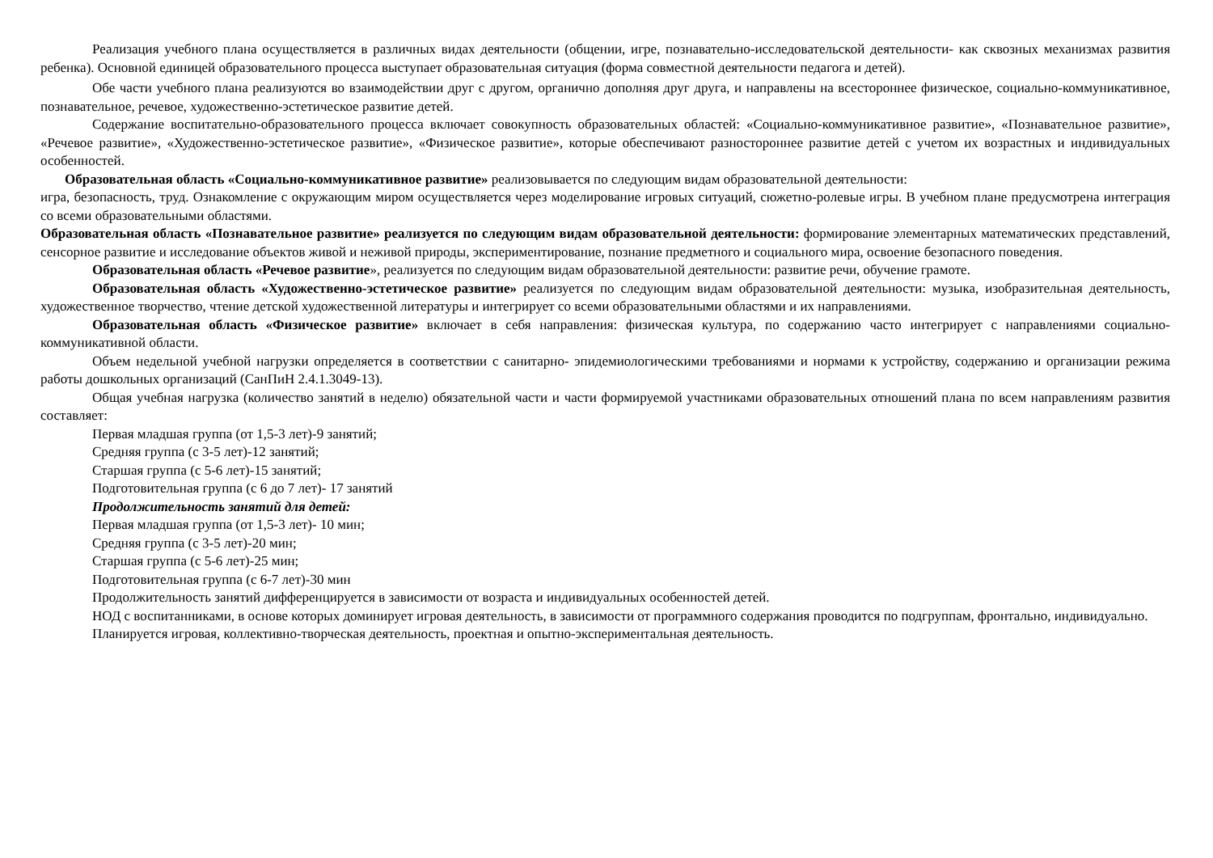Реализация учебного плана осуществляется в различных видах деятельности (общении, игре, познавательно-исследовательской деятельности- как сквозных механизмах развития ребенка). Основной единицей образовательного процесса выступает образовательная ситуация (форма совместной деятельности педагога и детей).
Обе части учебного плана реализуются во взаимодействии друг с другом, органично дополняя друг друга, и направлены на всестороннее физическое, социально-коммуникативное, познавательное, речевое, художественно-эстетическое развитие детей.
Содержание воспитательно-образовательного процесса включает совокупность образовательных областей: «Социально-коммуникативное развитие», «Познавательное развитие», «Речевое развитие», «Художественно-эстетическое развитие», «Физическое развитие», которые обеспечивают разностороннее развитие детей с учетом их возрастных и индивидуальных особенностей.
Образовательная область «Социально-коммуникативное развитие» реализовывается по следующим видам образовательной деятельности:
игра, безопасность, труд. Ознакомление с окружающим миром осуществляется через моделирование игровых ситуаций, сюжетно-ролевые игры. В учебном плане предусмотрена интеграция со всеми образовательными областями.
Образовательная область «Познавательное развитие» реализуется по следующим видам образовательной деятельности: формирование элементарных математических представлений, сенсорное развитие и исследование объектов живой и неживой природы, экспериментирование, познание предметного и социального мира, освоение безопасного поведения.
Образовательная область «Речевое развитие», реализуется по следующим видам образовательной деятельности: развитие речи, обучение грамоте.
Образовательная область «Художественно-эстетическое развитие» реализуется по следующим видам образовательной деятельности: музыка, изобразительная деятельность, художественное творчество, чтение детской художественной литературы и интегрирует со всеми образовательными областями и их направлениями.
Образовательная область «Физическое развитие» включает в себя направления: физическая культура, по содержанию часто интегрирует с направлениями социально-коммуникативной области.
Объем недельной учебной нагрузки определяется в соответствии с санитарно- эпидемиологическими требованиями и нормами к устройству, содержанию и организации режима работы дошкольных организаций (СанПиН 2.4.1.3049-13).
Общая учебная нагрузка (количество занятий в неделю) обязательной части и части формируемой участниками образовательных отношений плана по всем направлениям развития составляет:
Первая младшая группа (от 1,5-3 лет)-9 занятий;
Средняя группа (с 3-5 лет)-12 занятий;
Старшая группа (с 5-6 лет)-15 занятий;
Подготовительная группа (с 6 до 7 лет)- 17 занятий
Продолжительность занятий для детей:
Первая младшая группа (от 1,5-3 лет)- 10 мин;
Средняя группа (с 3-5 лет)-20 мин;
Старшая группа (с 5-6 лет)-25 мин;
Подготовительная группа (с 6-7 лет)-30 мин
Продолжительность занятий дифференцируется в зависимости от возраста и индивидуальных особенностей детей.
НОД с воспитанниками, в основе которых доминирует игровая деятельность, в зависимости от программного содержания проводится по подгруппам, фронтально, индивидуально.
Планируется игровая, коллективно-творческая деятельность, проектная и опытно-экспериментальная деятельность.